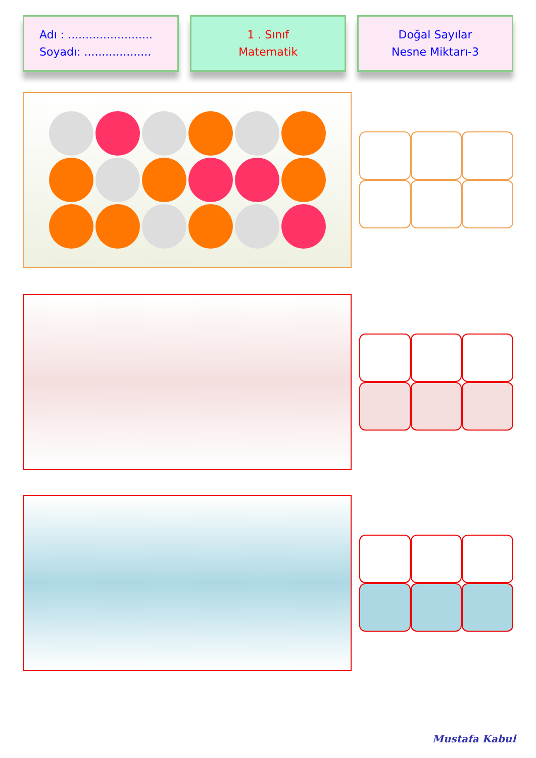Adı : ........................
Soyadı: ...................
1 . Sınıf
Matematik
Doğal Sayılar
Nesne Miktarı-3
Mustafa Kabul